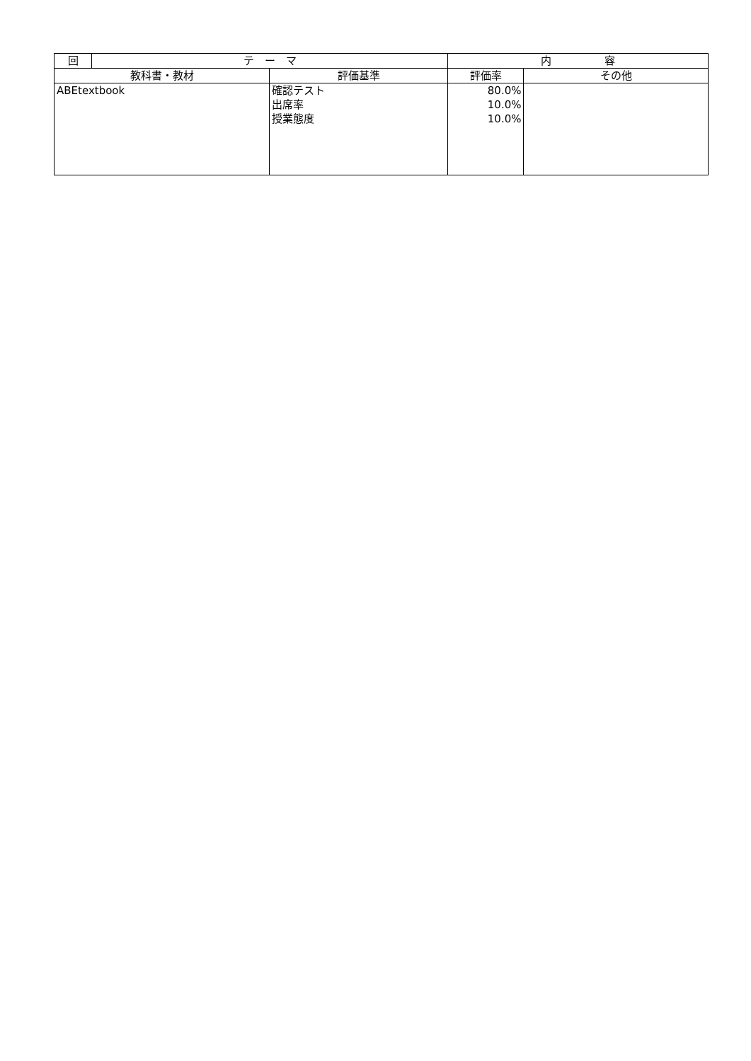| 回 | テ ー マ | | 内 容 | |
| --- | --- | --- | --- | --- |
| 教科書・教材 | | 評価基準 | 評価率 | その他 |
| ABEtextbook | | 確認テスト 出席率 授業態度 | 80.0% 10.0% 10.0% | |